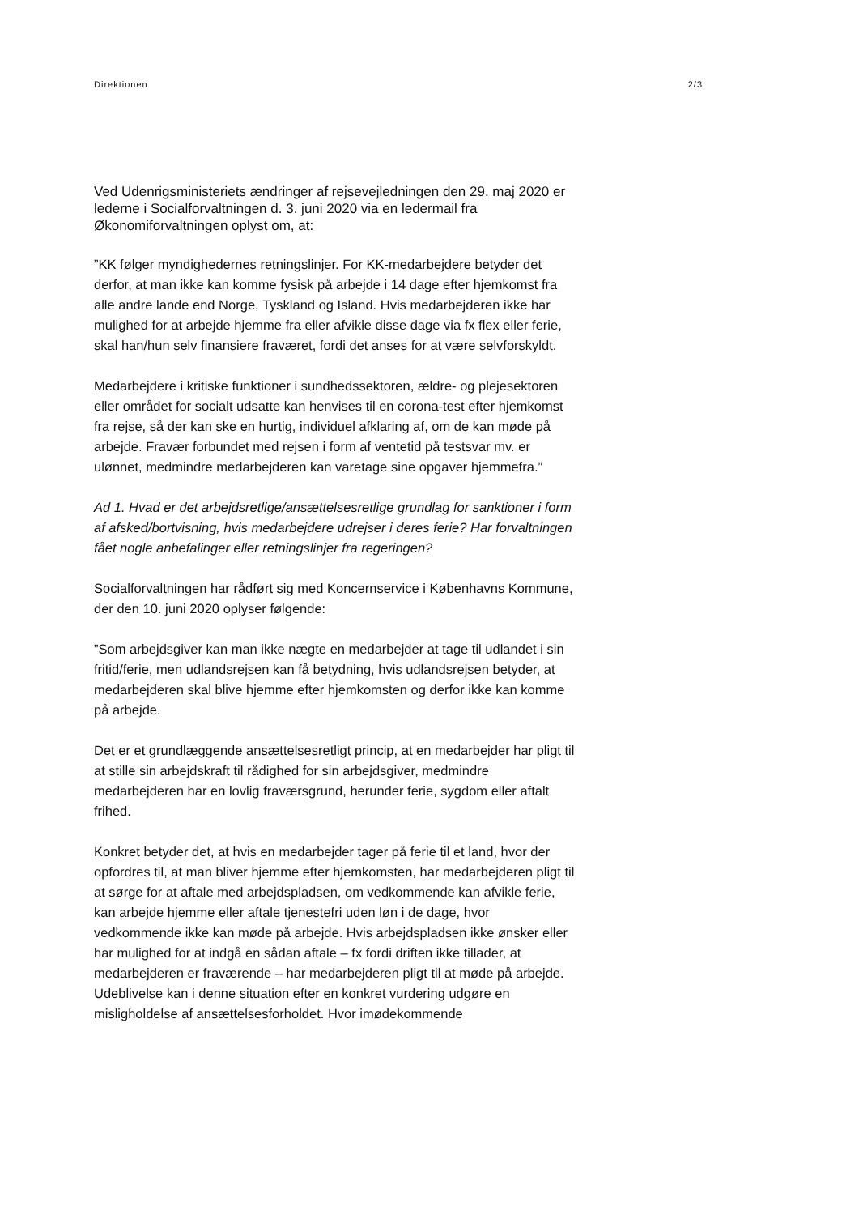Direktionen 2/3
Ved Udenrigsministeriets ændringer af rejsevejledningen den 29. maj 2020 er lederne i Socialforvaltningen d. 3. juni 2020 via en ledermail fra Økonomiforvaltningen oplyst om, at:
”KK følger myndighedernes retningslinjer. For KK-medarbejdere betyder det derfor, at man ikke kan komme fysisk på arbejde i 14 dage efter hjemkomst fra alle andre lande end Norge, Tyskland og Island. Hvis medarbejderen ikke har mulighed for at arbejde hjemme fra eller afvikle disse dage via fx flex eller ferie, skal han/hun selv finansiere fraværet, fordi det anses for at være selvforskyldt.
Medarbejdere i kritiske funktioner i sundhedssektoren, ældre- og plejesektoren eller området for socialt udsatte kan henvises til en corona-test efter hjemkomst fra rejse, så der kan ske en hurtig, individuel afklaring af, om de kan møde på arbejde. Fravær forbundet med rejsen i form af ventetid på testsvar mv. er ulønnet, medmindre medarbejderen kan varetage sine opgaver hjemmefra.”
Ad 1. Hvad er det arbejdsretlige/ansættelsesretlige grundlag for sanktioner i form af afsked/bortvisning, hvis medarbejdere udrejser i deres ferie? Har forvaltningen fået nogle anbefalinger eller retningslinjer fra regeringen?
Socialforvaltningen har rådført sig med Koncernservice i Københavns Kommune, der den 10. juni 2020 oplyser følgende:
”Som arbejdsgiver kan man ikke nægte en medarbejder at tage til udlandet i sin fritid/ferie, men udlandsrejsen kan få betydning, hvis udlandsrejsen betyder, at medarbejderen skal blive hjemme efter hjemkomsten og derfor ikke kan komme på arbejde.
Det er et grundlæggende ansættelsesretligt princip, at en medarbejder har pligt til at stille sin arbejdskraft til rådighed for sin arbejdsgiver, medmindre medarbejderen har en lovlig fraværsgrund, herunder ferie, sygdom eller aftalt frihed.
Konkret betyder det, at hvis en medarbejder tager på ferie til et land, hvor der opfordres til, at man bliver hjemme efter hjemkomsten, har medarbejderen pligt til at sørge for at aftale med arbejdspladsen, om vedkommende kan afvikle ferie, kan arbejde hjemme eller aftale tjenestefri uden løn i de dage, hvor vedkommende ikke kan møde på arbejde. Hvis arbejdspladsen ikke ønsker eller har mulighed for at indgå en sådan aftale – fx fordi driften ikke tillader, at medarbejderen er fraværende – har medarbejderen pligt til at møde på arbejde. Udeblivelse kan i denne situation efter en konkret vurdering udgøre en misligholdelse af ansættelsesforholdet. Hvor imødekommende